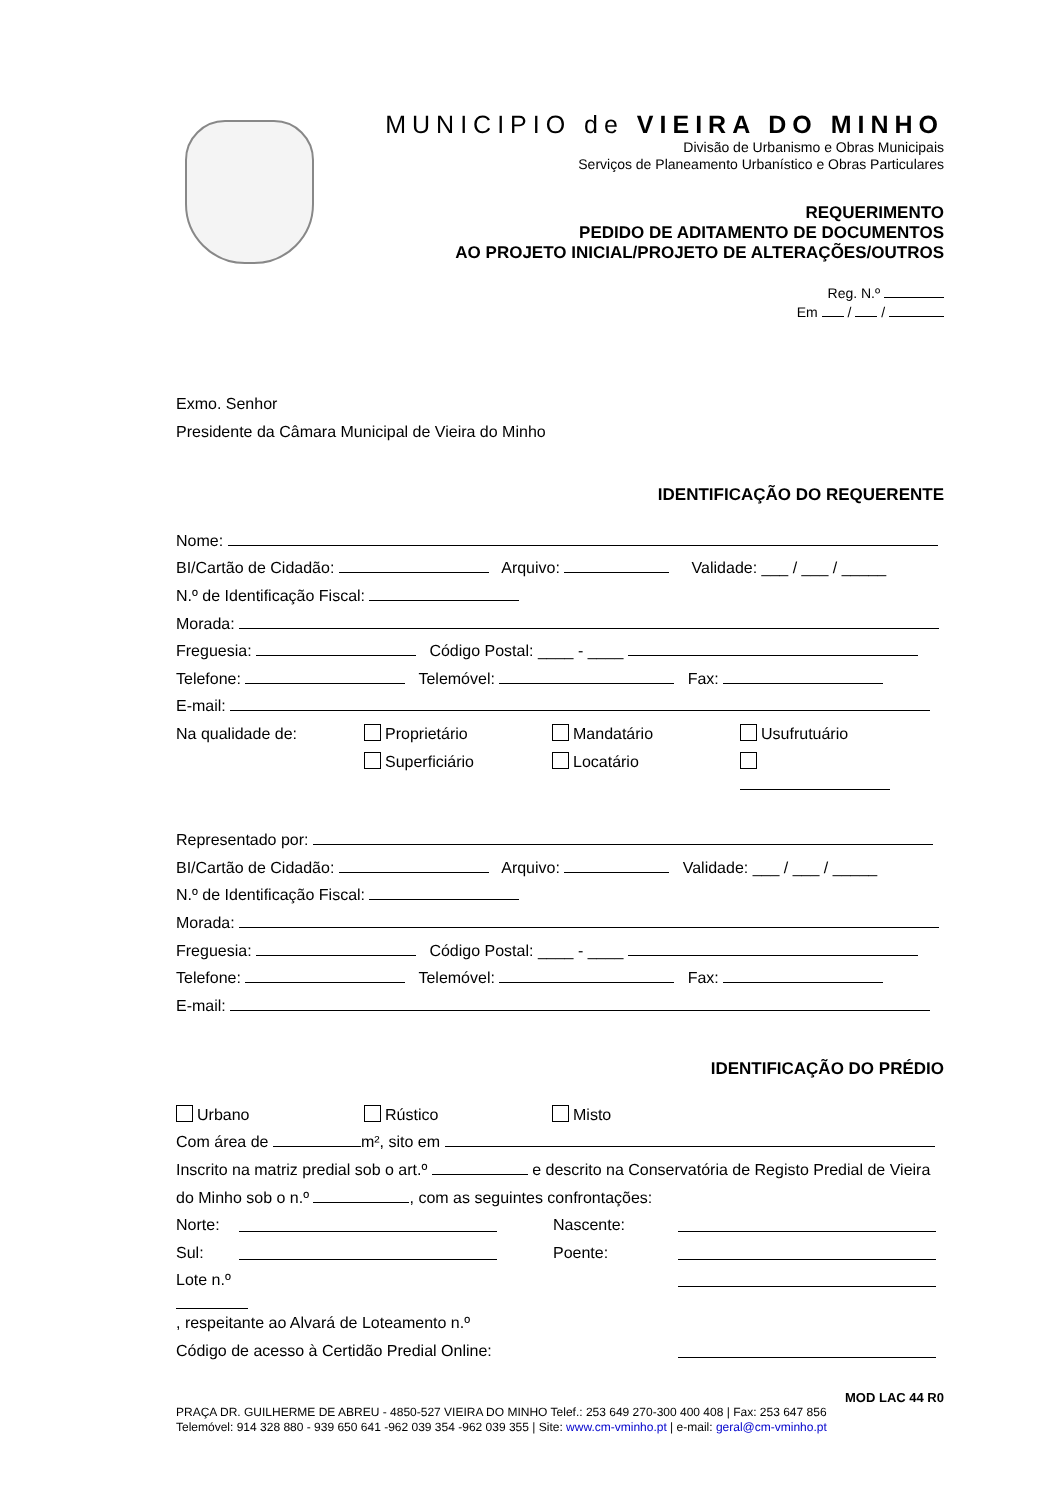MUNICIPIO de VIEIRA DO MINHO
Divisão de Urbanismo e Obras Municipais
Serviços de Planeamento Urbanístico e Obras Particulares
REQUERIMENTO
PEDIDO DE ADITAMENTO DE DOCUMENTOS
AO PROJETO INICIAL/PROJETO DE ALTERAÇÕES/OUTROS
Reg. N.º
Em / /
Exmo. Senhor
Presidente da Câmara Municipal de Vieira do Minho
IDENTIFICAÇÃO DO REQUERENTE
Nome:
BI/Cartão de Cidadão: Arquivo: Validade: ___ / ___ / _____
N.º de Identificação Fiscal:
Morada:
Freguesia: Código Postal: ____ - ____
Telefone: Telemóvel: Fax:
E-mail:
Na qualidade de: Proprietário Mandatário Usufrutuário
Superficiário Locatário
Representado por:
BI/Cartão de Cidadão: Arquivo: Validade: ___ / ___ / _____
N.º de Identificação Fiscal:
Morada:
Freguesia: Código Postal: ____ - ____
Telefone: Telemóvel: Fax:
E-mail:
IDENTIFICAÇÃO DO PRÉDIO
Urbano Rústico Misto
Com área de m², sito em
Inscrito na matriz predial sob o art.º e descrito na Conservatória de Registo Predial de Vieira do Minho sob o n.º , com as seguintes confrontações:
Norte: Nascente:
Sul: Poente:
Lote n.º , respeitante ao Alvará de Loteamento n.º
Código de acesso à Certidão Predial Online:
MOD LAC 44 R0
PRAÇA DR. GUILHERME DE ABREU - 4850-527 VIEIRA DO MINHO Telef.: 253 649 270-300 400 408 | Fax: 253 647 856
Telemóvel: 914 328 880 - 939 650 641 -962 039 354 -962 039 355 | Site: www.cm-vminho.pt | e-mail: geral@cm-vminho.pt